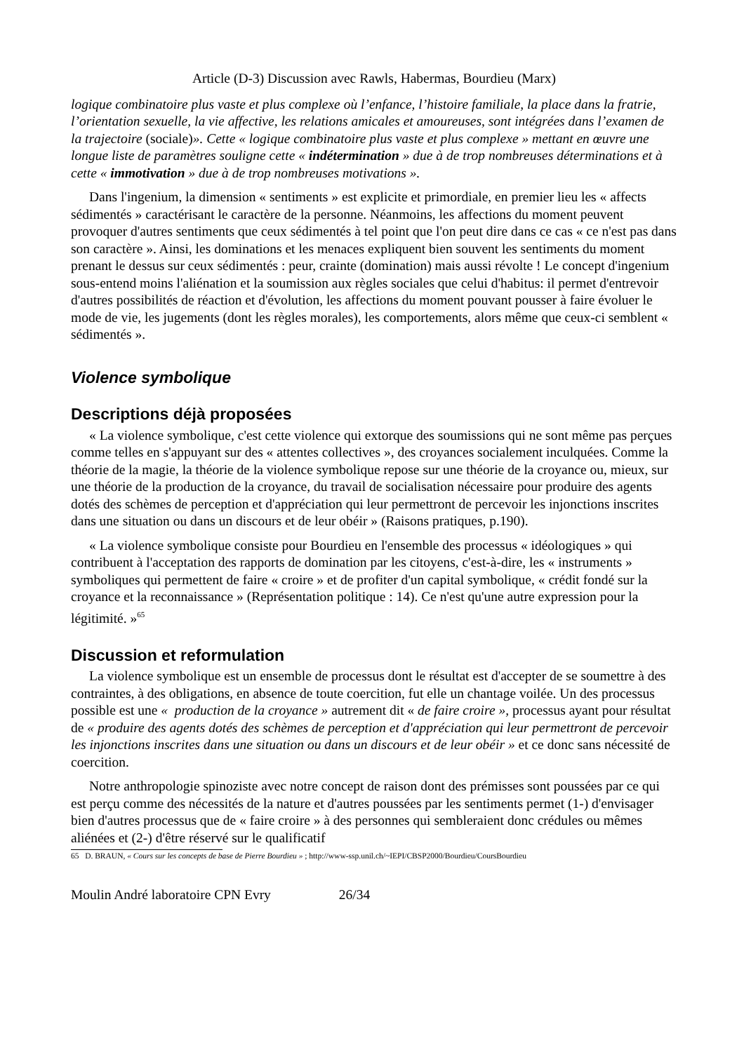Article (D-3) Discussion avec Rawls, Habermas, Bourdieu (Marx)
logique combinatoire plus vaste et plus complexe où l’enfance, l’histoire familiale, la place dans la fratrie, l’orientation sexuelle, la vie affective, les relations amicales et amoureuses, sont intégrées dans l’examen de la trajectoire (sociale)». Cette « logique combinatoire plus vaste et plus complexe » mettant en œuvre une longue liste de paramètres souligne cette « indétermination » due à de trop nombreuses déterminations et à cette « immotivation » due à de trop nombreuses motivations ».
Dans l'ingenium, la dimension « sentiments » est explicite et primordiale, en premier lieu les « affects sédimentés » caractérisant le caractère de la personne. Néanmoins, les affections du moment peuvent provoquer d'autres sentiments que ceux sédimentés à tel point que l'on peut dire dans ce cas « ce n'est pas dans son caractère ». Ainsi, les dominations et les menaces expliquent bien souvent les sentiments du moment prenant le dessus sur ceux sédimentés : peur, crainte (domination) mais aussi révolte ! Le concept d'ingenium sous-entend moins l'aliénation et la soumission aux règles sociales que celui d'habitus: il permet d'entrevoir d'autres possibilités de réaction et d'évolution, les affections du moment pouvant pousser à faire évoluer le mode de vie, les jugements (dont les règles morales), les comportements, alors même que ceux-ci semblent « sédimentés ».
Violence symbolique
Descriptions déjà proposées
« La violence symbolique, c'est cette violence qui extorque des soumissions qui ne sont même pas perçues comme telles en s'appuyant sur des « attentes collectives », des croyances socialement inculquées. Comme la théorie de la magie, la théorie de la violence symbolique repose sur une théorie de la croyance ou, mieux, sur une théorie de la production de la croyance, du travail de socialisation nécessaire pour produire des agents dotés des schèmes de perception et d'appréciation qui leur permettront de percevoir les injonctions inscrites dans une situation ou dans un discours et de leur obéir » (Raisons pratiques, p.190).
« La violence symbolique consiste pour Bourdieu en l'ensemble des processus « idéologiques » qui contribuent à l'acceptation des rapports de domination par les citoyens, c'est-à-dire, les « instruments » symboliques qui permettent de faire « croire » et de profiter d'un capital symbolique, « crédit fondé sur la croyance et la reconnaissance » (Représentation politique : 14). Ce n'est qu'une autre expression pour la légitimité. »<sup>65</sup>
Discussion et reformulation
La violence symbolique est un ensemble de processus dont le résultat est d'accepter de se soumettre à des contraintes, à des obligations, en absence de toute coercition, fut elle un chantage voilée. Un des processus possible est une « production de la croyance » autrement dit « de faire croire », processus ayant pour résultat de « produire des agents dotés des schèmes de perception et d'appréciation qui leur permettront de percevoir les injonctions inscrites dans une situation ou dans un discours et de leur obéir » et ce donc sans nécessité de coercition.
Notre anthropologie spinoziste avec notre concept de raison dont des prémisses sont poussées par ce qui est perçu comme des nécessités de la nature et d'autres poussées par les sentiments permet (1-) d'envisager bien d'autres processus que de « faire croire » à des personnes qui sembleraient donc crédules ou mêmes aliénées et (2-) d'être réservé sur le qualificatif
65 D. BRAUN, « Cours sur les concepts de base de Pierre Bourdieu » ; http://www-ssp.unil.ch/~IEPI/CBSP2000/Bourdieu/CoursBourdieu
Moulin André laboratoire CPN Evry 26/34